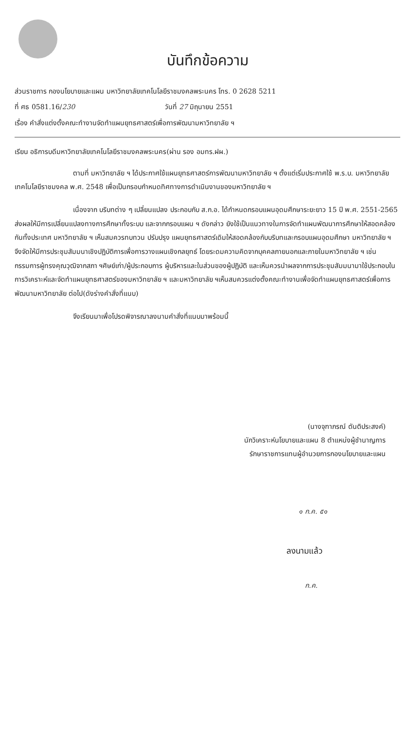บันทึกข้อความ
ส่วนราชการ กองนโยบายและแผน มหาวิทยาลัยเทคโนโลยีราชมงคลพระนคร โทร. 0 2628 5211
ที่ ศธ 0581.16/230 วันที่ 27 มิถุนายน 2551
เรื่อง คำสั่งแต่งตั้งคณะทำงานจัดทำแผนยุทธศาสตร์เพื่อการพัฒนามหาวิทยาลัย ฯ
เรียน อธิการบดีมหาวิทยาลัยเทคโนโลยีราชมงคลพระนคร(ผ่าน รอง อมทร.ฝผ.)
ตามที่ มหาวิทยาลัย ฯ ได้ประกาศใช้แผนยุทธศาสตร์การพัฒนามหาวิทยาลัย ฯ ตั้งแต่เริ่มประกาศใช้ พ.ร.บ. มหาวิทยาลัยเทคโนโลยีราชมงคล พ.ศ. 2548 เพื่อเป็นกรอบกำหนดทิศทางการดำเนินงานของมหาวิทยาลัย ฯ
เนื่องจาก บริบทต่าง ๆ เปลี่ยนแปลง ประกอบกับ ส.ก.อ. ได้กำหนดกรอบแผนอุดมศึกษาระยะยาว 15 ปี พ.ศ. 2551-2565 ส่งผลให้มีการเปลี่ยนแปลงทางการศึกษาทั้งระบบ และจากกรอบแผน ฯ ดังกล่าว ยังใช้เป็นแนวทางในการจัดทำแผนพัฒนาการศึกษาให้สอดคล้องกันทั้งประเทศ มหาวิทยาลัย ฯ เห็นสมควรทบทวน ปรับปรุง แผนยุทธศาสตร์เดิมให้สอดคล้องกับบริบทและกรอบแผนอุดมศึกษา มหาวิทยาลัย ฯ จึงจัดให้มีการประชุมสัมมนาเชิงปฏิบัติการเพื่อการวางแผนเชิงกลยุทธ์ โดยระดมความคิดจากบุคคลภายนอกและภายในมหาวิทยาลัย ฯ เช่นกรรมการผู้ทรงคุณวุฒิจากสภา ฯศิษย์เก่า/ผู้ประกอบการ ผู้บริหารและในส่วนของผู้ปฏิบัติ และเห็นควรนำผลจากการประชุมสัมมนามาใช้ประกอบในการวิเคราะห์และจัดทำแผนยุทธศาสตร์ของมหาวิทยาลัย ฯ และมหาวิทยาลัย ฯเห็นสมควรแต่งตั้งคณะทำงานเพื่อจัดทำแผนยุทธศาสตร์เพื่อการพัฒนามหาวิทยาลัย ต่อไป(ดังร่างคำสั่งที่แนบ)
จึงเรียนมาเพื่อโปรดพิจารณาลงนามคำสั่งที่แนบมาพร้อมนี้
(นางจุฑาภรณ์ ตันติประสงค์)
นักวิเคราะห์นโยบายและแผน 8 ตำแหน่งผู้ชำนาญการ
รักษาราชการแทนผู้อำนวยการกองนโยบายและแผน
๑ ก.ค. ๕๑
ลงนามแล้ว
ก.ค.